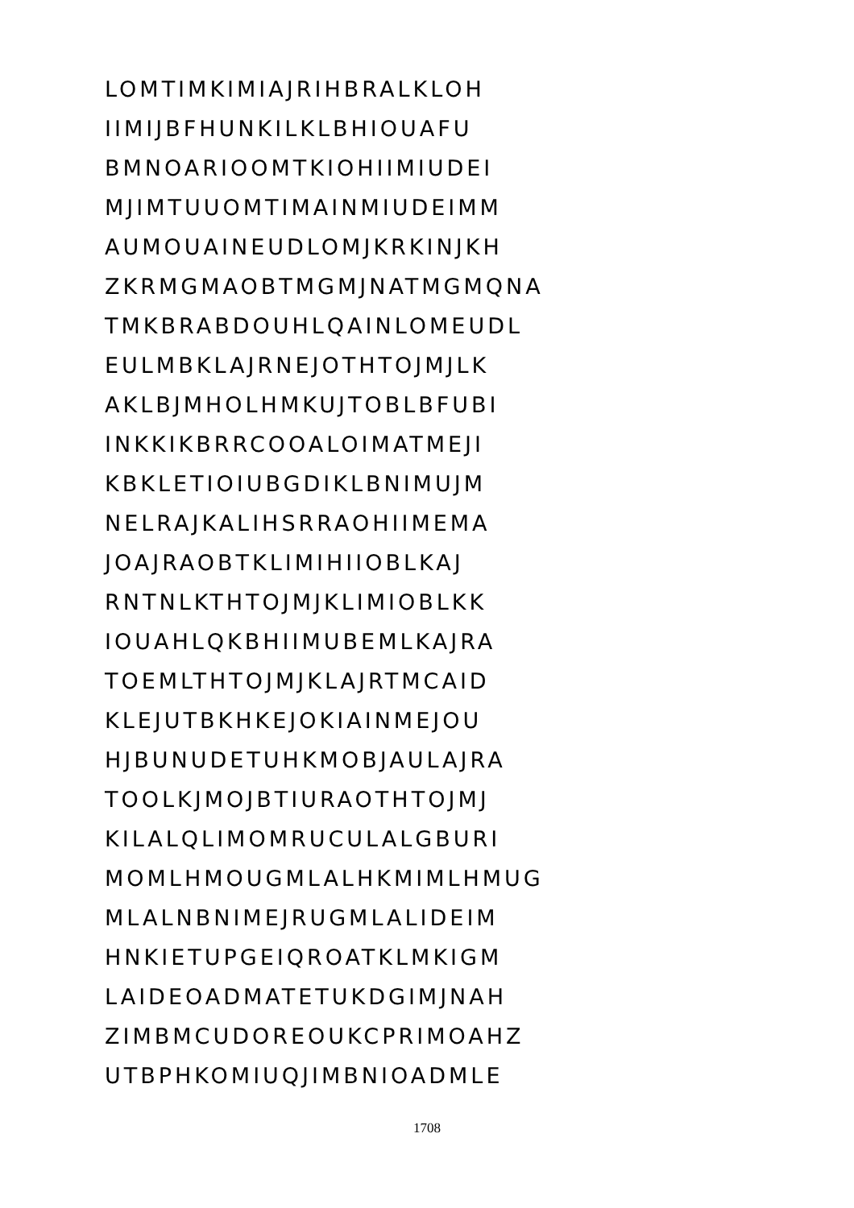LOMTIMKIMIAJRIHBRALKLOH
IIMIJBFHUNKILKLBHIOUAFU
BMNOARIOOMTKIOHIIMIUDEI
MJIMTUUOMTIMAINMIUDEIMM
AUMOUAINEUDLOMJKRKINJKH
ZKRMGMAOBTMGMJNATMGMQNA
TMKBRABDOUHLQAINLOMEUDL
EULMBKLAJRNEJOTHTOJMJLK
AKLBJMHOLHMKUJTOBLBFUBI
INKKIKBRRCOOALOIMATMEJI
KBKLETIOIUBGDIKLBNIMUJM
NELRAJKALIHSRRAOHIIMEMA
JOAJRAOBTKLIMIHIIOBLKAJ
RNTNLKTHTOJMJKLIMIOBLKK
IOUAHLQKBHIIMUBEMLKAJRA
TOEMLTHTOJMJKLAJRTMCAID
KLEJUTBKHKEJOKIAINMEJOU
HJBUNUDETUHKMOBJAULAJRA
TOOLKJMOJBTIURAOTHTOJMJ
KILALQLIMOMRUCULALGBURI
MOMLHMOUGMLALHKMIMLHMUG
MLALNBNIMEJRUGMLALIDEIM
HNKIETUPGEIQROATKLMKIGM
LAIDEOADMATETUKDGIMJNAH
ZIMBMCUDOREOUKCPRIMOAHZ
UTBPHKOMIUQJIMBNIOADMLE
1708